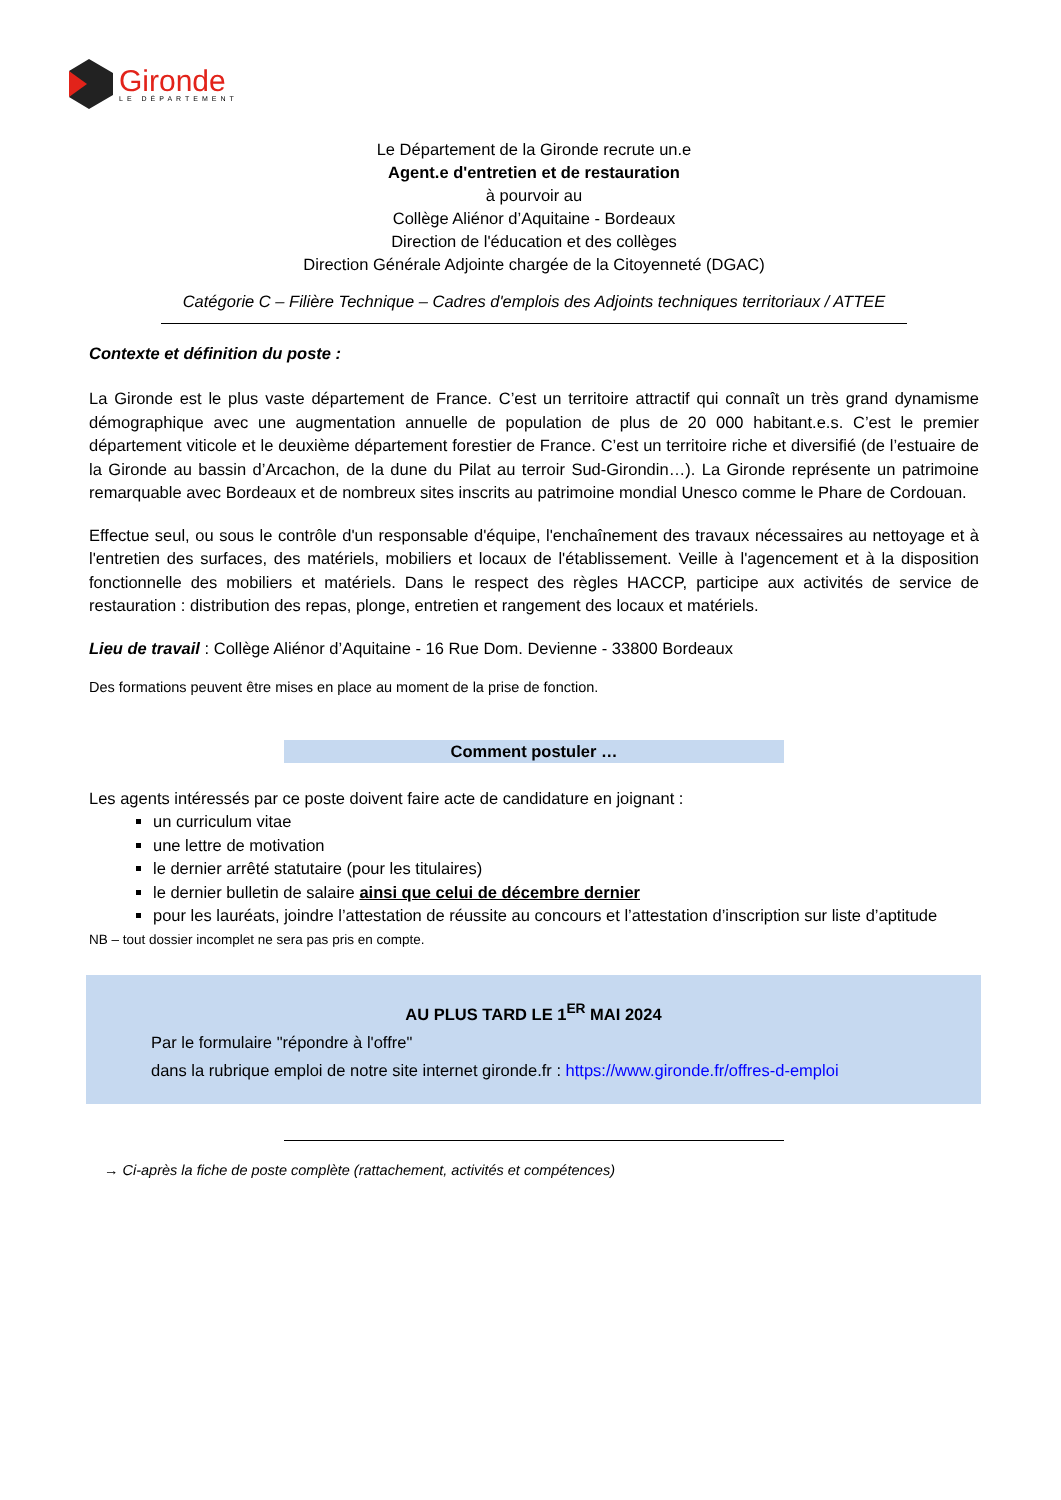Gironde
LE DÉPARTEMENT
Le Département de la Gironde recrute un.e
Agent.e d'entretien et de restauration
à pourvoir au
Collège Aliénor d’Aquitaine - Bordeaux
Direction de l'éducation et des collèges
Direction Générale Adjointe chargée de la Citoyenneté (DGAC)
Catégorie C – Filière Technique – Cadres d'emplois des Adjoints techniques territoriaux / ATTEE
Contexte et définition du poste :
La Gironde est le plus vaste département de France. C’est un territoire attractif qui connaît un très grand dynamisme démographique avec une augmentation annuelle de population de plus de 20 000 habitant.e.s. C’est le premier département viticole et le deuxième département forestier de France. C’est un territoire riche et diversifié (de l’estuaire de la Gironde au bassin d’Arcachon, de la dune du Pilat au terroir Sud-Girondin…). La Gironde représente un patrimoine remarquable avec Bordeaux et de nombreux sites inscrits au patrimoine mondial Unesco comme le Phare de Cordouan.
Effectue seul, ou sous le contrôle d'un responsable d'équipe, l'enchaînement des travaux nécessaires au nettoyage et à l'entretien des surfaces, des matériels, mobiliers et locaux de l'établissement. Veille à l'agencement et à la disposition fonctionnelle des mobiliers et matériels. Dans le respect des règles HACCP, participe aux activités de service de restauration : distribution des repas, plonge, entretien et rangement des locaux et matériels.
Lieu de travail : Collège Aliénor d’Aquitaine - 16 Rue Dom. Devienne - 33800 Bordeaux
Des formations peuvent être mises en place au moment de la prise de fonction.
Comment postuler …
Les agents intéressés par ce poste doivent faire acte de candidature en joignant :
un curriculum vitae
une lettre de motivation
le dernier arrêté statutaire (pour les titulaires)
le dernier bulletin de salaire ainsi que celui de décembre dernier
pour les lauréats, joindre l’attestation de réussite au concours et l’attestation d’inscription sur liste d’aptitude
NB – tout dossier incomplet ne sera pas pris en compte.
AU PLUS TARD LE 1<sup>ER</sup> MAI 2024
Par le formulaire "répondre à l'offre"
dans la rubrique emploi de notre site internet gironde.fr : https://www.gironde.fr/offres-d-emploi
→ Ci-après la fiche de poste complète (rattachement, activités et compétences)